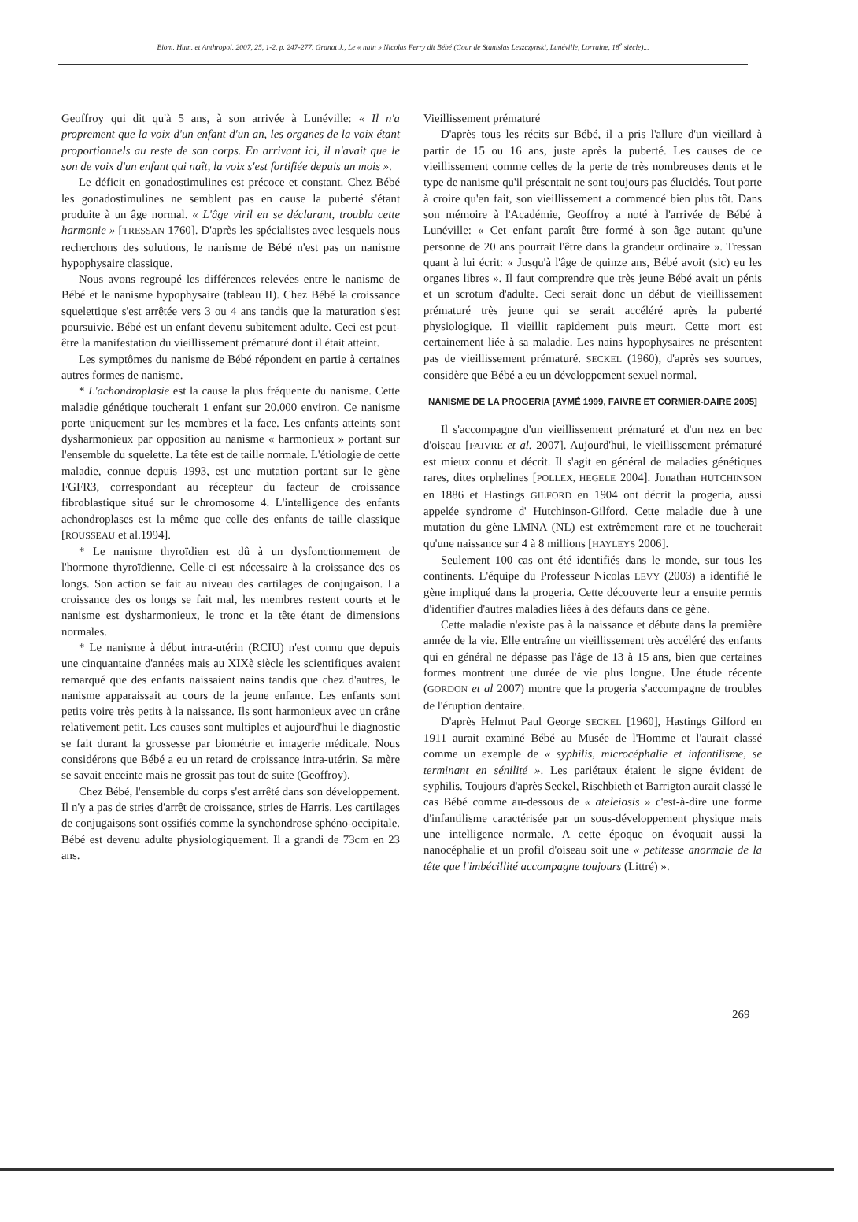Biom. Hum. et Anthropol. 2007, 25, 1-2, p. 247-277. Granat J., Le « nain » Nicolas Ferry dit Bébé (Cour de Stanislas Leszczynski, Lunéville, Lorraine, 18<sup>e</sup> siècle)...
Geoffroy qui dit qu'à 5 ans, à son arrivée à Lunéville: « Il n'a proprement que la voix d'un enfant d'un an, les organes de la voix étant proportionnels au reste de son corps. En arrivant ici, il n'avait que le son de voix d'un enfant qui naît, la voix s'est fortifiée depuis un mois ».
Le déficit en gonadostimulines est précoce et constant. Chez Bébé les gonadostimulines ne semblent pas en cause la puberté s'étant produite à un âge normal. « L'âge viril en se déclarant, troubla cette harmonie » [TRESSAN 1760]. D'après les spécialistes avec lesquels nous recherchons des solutions, le nanisme de Bébé n'est pas un nanisme hypophysaire classique.
Nous avons regroupé les différences relevées entre le nanisme de Bébé et le nanisme hypophysaire (tableau II). Chez Bébé la croissance squelettique s'est arrêtée vers 3 ou 4 ans tandis que la maturation s'est poursuivie. Bébé est un enfant devenu subitement adulte. Ceci est peut-être la manifestation du vieillissement prématuré dont il était atteint.
Les symptômes du nanisme de Bébé répondent en partie à certaines autres formes de nanisme.
* L'achondroplasie est la cause la plus fréquente du nanisme. Cette maladie génétique toucherait 1 enfant sur 20.000 environ. Ce nanisme porte uniquement sur les membres et la face. Les enfants atteints sont dysharmonieux par opposition au nanisme « harmonieux » portant sur l'ensemble du squelette. La tête est de taille normale. L'étiologie de cette maladie, connue depuis 1993, est une mutation portant sur le gène FGFR3, correspondant au récepteur du facteur de croissance fibroblastique situé sur le chromosome 4. L'intelligence des enfants achondroplases est la même que celle des enfants de taille classique [ROUSSEAU et al.1994].
* Le nanisme thyroïdien est dû à un dysfonctionnement de l'hormone thyroïdienne. Celle-ci est nécessaire à la croissance des os longs. Son action se fait au niveau des cartilages de conjugaison. La croissance des os longs se fait mal, les membres restent courts et le nanisme est dysharmonieux, le tronc et la tête étant de dimensions normales.
* Le nanisme à début intra-utérin (RCIU) n'est connu que depuis une cinquantaine d'années mais au XIXè siècle les scientifiques avaient remarqué que des enfants naissaient nains tandis que chez d'autres, le nanisme apparaissait au cours de la jeune enfance. Les enfants sont petits voire très petits à la naissance. Ils sont harmonieux avec un crâne relativement petit. Les causes sont multiples et aujourd'hui le diagnostic se fait durant la grossesse par biométrie et imagerie médicale. Nous considérons que Bébé a eu un retard de croissance intra-utérin. Sa mère se savait enceinte mais ne grossit pas tout de suite (Geoffroy).
Chez Bébé, l'ensemble du corps s'est arrêté dans son développement. Il n'y a pas de stries d'arrêt de croissance, stries de Harris. Les cartilages de conjugaisons sont ossifiés comme la synchondrose sphéno-occipitale. Bébé est devenu adulte physiologiquement. Il a grandi de 73cm en 23 ans.
Vieillissement prématuré
D'après tous les récits sur Bébé, il a pris l'allure d'un vieillard à partir de 15 ou 16 ans, juste après la puberté. Les causes de ce vieillissement comme celles de la perte de très nombreuses dents et le type de nanisme qu'il présentait ne sont toujours pas élucidés. Tout porte à croire qu'en fait, son vieillissement a commencé bien plus tôt. Dans son mémoire à l'Académie, Geoffroy a noté à l'arrivée de Bébé à Lunéville: « Cet enfant paraît être formé à son âge autant qu'une personne de 20 ans pourrait l'être dans la grandeur ordinaire ». Tressan quant à lui écrit: « Jusqu'à l'âge de quinze ans, Bébé avoit (sic) eu les organes libres ». Il faut comprendre que très jeune Bébé avait un pénis et un scrotum d'adulte. Ceci serait donc un début de vieillissement prématuré très jeune qui se serait accéléré après la puberté physiologique. Il vieillit rapidement puis meurt. Cette mort est certainement liée à sa maladie. Les nains hypophysaires ne présentent pas de vieillissement prématuré. SECKEL (1960), d'après ses sources, considère que Bébé a eu un développement sexuel normal.
NANISME DE LA PROGERIA [AYMÉ 1999, FAIVRE ET CORMIER-DAIRE 2005]
Il s'accompagne d'un vieillissement prématuré et d'un nez en bec d'oiseau [FAIVRE et al. 2007]. Aujourd'hui, le vieillissement prématuré est mieux connu et décrit. Il s'agit en général de maladies génétiques rares, dites orphelines [POLLEX, HEGELE 2004]. Jonathan HUTCHINSON en 1886 et Hastings GILFORD en 1904 ont décrit la progeria, aussi appelée syndrome d' Hutchinson-Gilford. Cette maladie due à une mutation du gène LMNA (NL) est extrêmement rare et ne toucherait qu'une naissance sur 4 à 8 millions [HAYLEYS 2006].
Seulement 100 cas ont été identifiés dans le monde, sur tous les continents. L'équipe du Professeur Nicolas LEVY (2003) a identifié le gène impliqué dans la progeria. Cette découverte leur a ensuite permis d'identifier d'autres maladies liées à des défauts dans ce gène.
Cette maladie n'existe pas à la naissance et débute dans la première année de la vie. Elle entraîne un vieillissement très accéléré des enfants qui en général ne dépasse pas l'âge de 13 à 15 ans, bien que certaines formes montrent une durée de vie plus longue. Une étude récente (GORDON et al 2007) montre que la progeria s'accompagne de troubles de l'éruption dentaire.
D'après Helmut Paul George SECKEL [1960], Hastings Gilford en 1911 aurait examiné Bébé au Musée de l'Homme et l'aurait classé comme un exemple de « syphilis, microcéphalie et infantilisme, se terminant en sénilité ». Les pariétaux étaient le signe évident de syphilis. Toujours d'après Seckel, Rischbieth et Barrigton aurait classé le cas Bébé comme au-dessous de « ateleiosis » c'est-à-dire une forme d'infantilisme caractérisée par un sous-développement physique mais une intelligence normale. A cette époque on évoquait aussi la nanocéphalie et un profil d'oiseau soit une « petitesse anormale de la tête que l'imbécillité accompagne toujours (Littré) ».
269